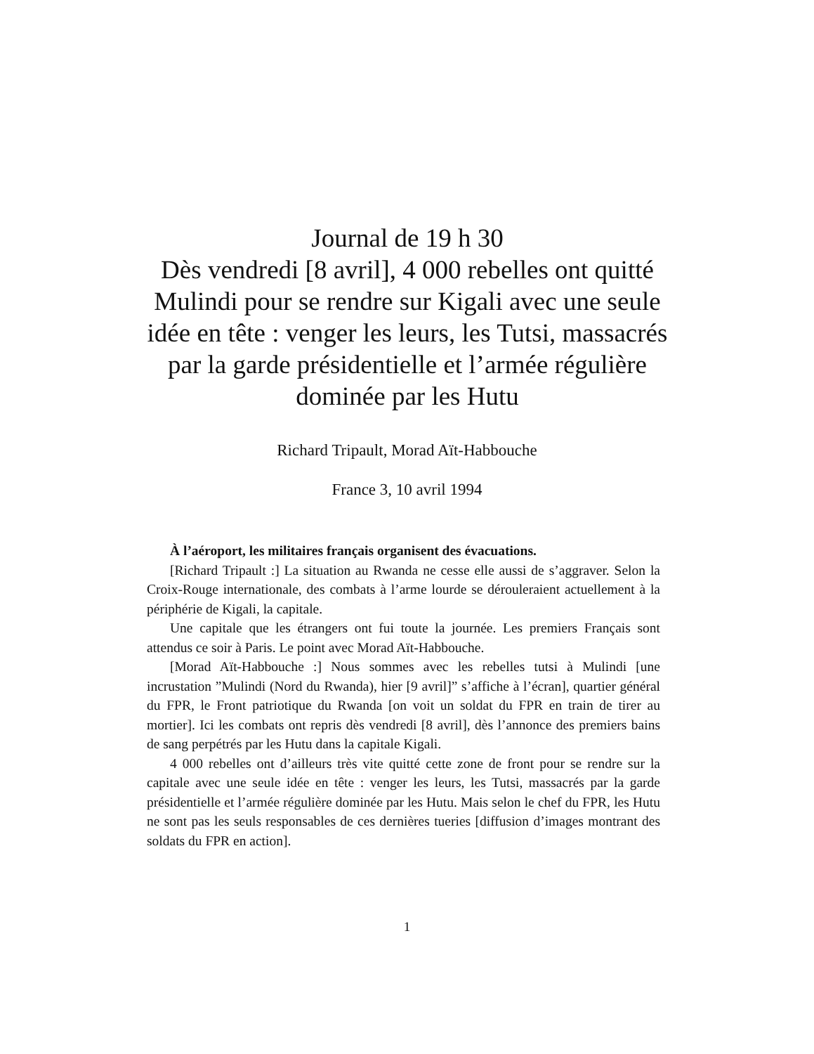Journal de 19 h 30
Dès vendredi [8 avril], 4 000 rebelles ont quitté Mulindi pour se rendre sur Kigali avec une seule idée en tête : venger les leurs, les Tutsi, massacrés par la garde présidentielle et l’armée régulière dominée par les Hutu
Richard Tripault, Morad Aït-Habbouche
France 3, 10 avril 1994
À l’aéroport, les militaires français organisent des évacuations.
[Richard Tripault :] La situation au Rwanda ne cesse elle aussi de s’aggraver. Selon la Croix-Rouge internationale, des combats à l’arme lourde se dérouleraient actuellement à la périphérie de Kigali, la capitale.
Une capitale que les étrangers ont fui toute la journée. Les premiers Français sont attendus ce soir à Paris. Le point avec Morad Aït-Habbouche.
[Morad Aït-Habbouche :] Nous sommes avec les rebelles tutsi à Mulindi [une incrustation ”Mulindi (Nord du Rwanda), hier [9 avril]” s’affiche à l’écran], quartier général du FPR, le Front patriotique du Rwanda [on voit un soldat du FPR en train de tirer au mortier]. Ici les combats ont repris dès vendredi [8 avril], dès l’annonce des premiers bains de sang perpétrés par les Hutu dans la capitale Kigali.
4 000 rebelles ont d’ailleurs très vite quitté cette zone de front pour se rendre sur la capitale avec une seule idée en tête : venger les leurs, les Tutsi, massacrés par la garde présidentielle et l’armée régulière dominée par les Hutu. Mais selon le chef du FPR, les Hutu ne sont pas les seuls responsables de ces dernières tueries [diffusion d’images montrant des soldats du FPR en action].
1